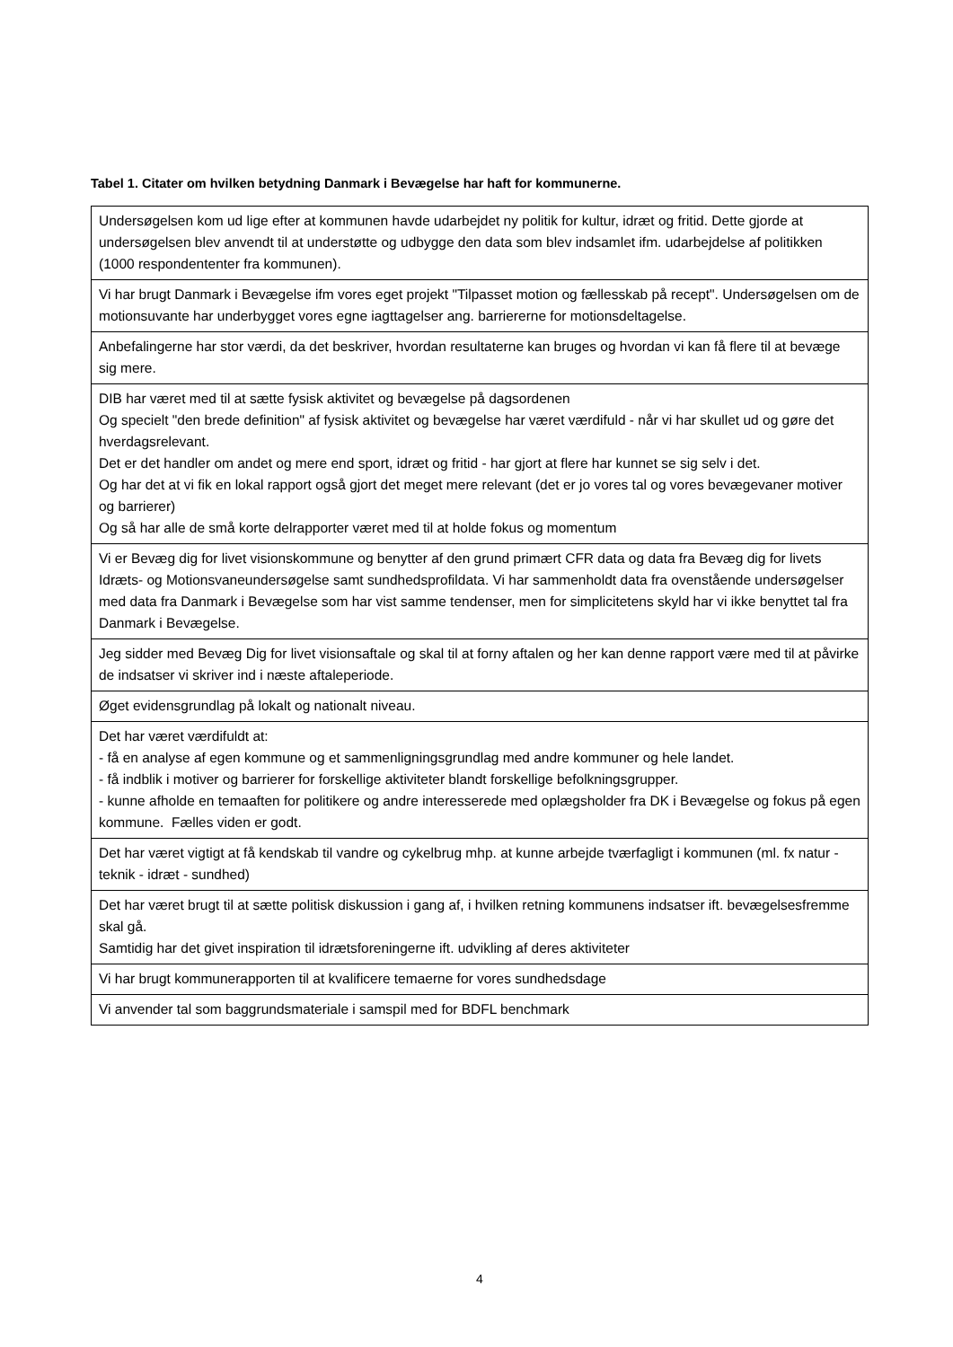Tabel 1. Citater om hvilken betydning Danmark i Bevægelse har haft for kommunerne.
| Undersøgelsen kom ud lige efter at kommunen havde udarbejdet ny politik for kultur, idræt og fritid. Dette gjorde at undersøgelsen blev anvendt til at understøtte og udbygge den data som blev indsamlet ifm. udarbejdelse af politikken (1000 respondententer fra kommunen). |
| Vi har brugt Danmark i Bevægelse ifm vores eget projekt "Tilpasset motion og fællesskab på recept". Undersøgelsen om de motionsuvante har underbygget vores egne iagttagelser ang. barriererne for motionsdeltagelse. |
| Anbefalingerne har stor værdi, da det beskriver, hvordan resultaterne kan bruges og hvordan vi kan få flere til at bevæge sig mere. |
| DIB har været med til at sætte fysisk aktivitet og bevægelse på dagsordenen Og specielt "den brede definition" af fysisk aktivitet og bevægelse har været værdifuld - når vi har skullet ud og gøre det hverdagsrelevant. Det er det handler om andet og mere end sport, idræt og fritid - har gjort at flere har kunnet se sig selv i det. Og har det at vi fik en lokal rapport også gjort det meget mere relevant (det er jo vores tal og vores bevægevaner motiver og barrierer) Og så har alle de små korte delrapporter været med til at holde fokus og momentum |
| Vi er Bevæg dig for livet visionskommune og benytter af den grund primært CFR data og data fra Bevæg dig for livets Idræts- og Motionsvaneundersøgelse samt sundhedsprofildata. Vi har sammenholdt data fra ovenstående undersøgelser med data fra Danmark i Bevægelse som har vist samme tendenser, men for simplicitetens skyld har vi ikke benyttet tal fra Danmark i Bevægelse. |
| Jeg sidder med Bevæg Dig for livet visionsaftale og skal til at forny aftalen og her kan denne rapport være med til at påvirke de indsatser vi skriver ind i næste aftaleperiode. |
| Øget evidensgrundlag på lokalt og nationalt niveau. |
| Det har været værdifuldt at: - få en analyse af egen kommune og et sammenligningsgrundlag med andre kommuner og hele landet. - få indblik i motiver og barrierer for forskellige aktiviteter blandt forskellige befolkningsgrupper. - kunne afholde en temaaften for politikere og andre interesserede med oplægsholder fra DK i Bevægelse og fokus på egen kommune. Fælles viden er godt. |
| Det har været vigtigt at få kendskab til vandre og cykelbrug mhp. at kunne arbejde tværfagligt i kommunen (ml. fx natur - teknik - idræt - sundhed) |
| Det har været brugt til at sætte politisk diskussion i gang af, i hvilken retning kommunens indsatser ift. bevægelsesfremme skal gå. Samtidig har det givet inspiration til idrætsforeningerne ift. udvikling af deres aktiviteter |
| Vi har brugt kommunerapporten til at kvalificere temaerne for vores sundhedsdage |
| Vi anvender tal som baggrundsmateriale i samspil med for BDFL benchmark |
4